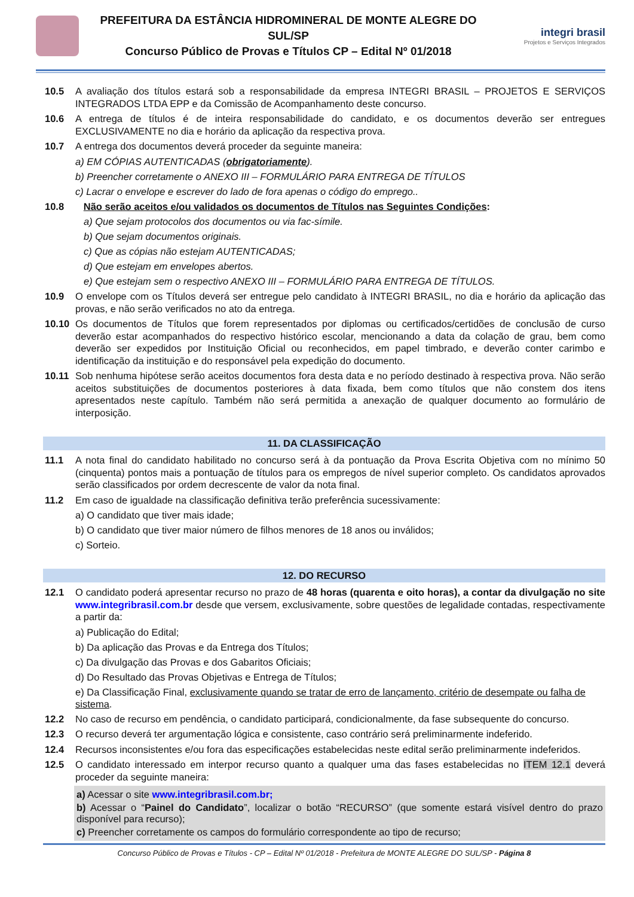PREFEITURA DA ESTÂNCIA HIDROMINERAL DE MONTE ALEGRE DO SUL/SP
Concurso Público de Provas e Títulos CP – Edital Nº 01/2018
integri brasil
Projetos e Serviços Integrados
10.5 A avaliação dos títulos estará sob a responsabilidade da empresa INTEGRI BRASIL – PROJETOS E SERVIÇOS INTEGRADOS LTDA EPP e da Comissão de Acompanhamento deste concurso.
10.6 A entrega de títulos é de inteira responsabilidade do candidato, e os documentos deverão ser entregues EXCLUSIVAMENTE no dia e horário da aplicação da respectiva prova.
10.7 A entrega dos documentos deverá proceder da seguinte maneira:
a) EM CÓPIAS AUTENTICADAS (obrigatoriamente).
b) Preencher corretamente o ANEXO III – FORMULÁRIO PARA ENTREGA DE TÍTULOS
c) Lacrar o envelope e escrever do lado de fora apenas o código do emprego..
10.8 Não serão aceitos e/ou validados os documentos de Títulos nas Seguintes Condições:
a) Que sejam protocolos dos documentos ou via fac-símile.
b) Que sejam documentos originais.
c) Que as cópias não estejam AUTENTICADAS;
d) Que estejam em envelopes abertos.
e) Que estejam sem o respectivo ANEXO III – FORMULÁRIO PARA ENTREGA DE TÍTULOS.
10.9 O envelope com os Títulos deverá ser entregue pelo candidato à INTEGRI BRASIL, no dia e horário da aplicação das provas, e não serão verificados no ato da entrega.
10.10 Os documentos de Títulos que forem representados por diplomas ou certificados/certidões de conclusão de curso deverão estar acompanhados do respectivo histórico escolar, mencionando a data da colação de grau, bem como deverão ser expedidos por Instituição Oficial ou reconhecidos, em papel timbrado, e deverão conter carimbo e identificação da instituição e do responsável pela expedição do documento.
10.11 Sob nenhuma hipótese serão aceitos documentos fora desta data e no período destinado à respectiva prova. Não serão aceitos substituições de documentos posteriores à data fixada, bem como títulos que não constem dos itens apresentados neste capítulo. Também não será permitida a anexação de qualquer documento ao formulário de interposição.
11. DA CLASSIFICAÇÃO
11.1 A nota final do candidato habilitado no concurso será à da pontuação da Prova Escrita Objetiva com no mínimo 50 (cinquenta) pontos mais a pontuação de títulos para os empregos de nível superior completo. Os candidatos aprovados serão classificados por ordem decrescente de valor da nota final.
11.2 Em caso de igualdade na classificação definitiva terão preferência sucessivamente:
a) O candidato que tiver mais idade;
b) O candidato que tiver maior número de filhos menores de 18 anos ou inválidos;
c) Sorteio.
12. DO RECURSO
12.1 O candidato poderá apresentar recurso no prazo de 48 horas (quarenta e oito horas), a contar da divulgação no site www.integribrasil.com.br desde que versem, exclusivamente, sobre questões de legalidade contadas, respectivamente a partir da:
a) Publicação do Edital;
b) Da aplicação das Provas e da Entrega dos Títulos;
c) Da divulgação das Provas e dos Gabaritos Oficiais;
d) Do Resultado das Provas Objetivas e Entrega de Títulos;
e) Da Classificação Final, exclusivamente quando se tratar de erro de lançamento, critério de desempate ou falha de sistema.
12.2 No caso de recurso em pendência, o candidato participará, condicionalmente, da fase subsequente do concurso.
12.3 O recurso deverá ter argumentação lógica e consistente, caso contrário será preliminarmente indeferido.
12.4 Recursos inconsistentes e/ou fora das especificações estabelecidas neste edital serão preliminarmente indeferidos.
12.5 O candidato interessado em interpor recurso quanto a qualquer uma das fases estabelecidas no ITEM 12.1 deverá proceder da seguinte maneira:
a) Acessar o site www.integribrasil.com.br;
b) Acessar o “Painel do Candidato”, localizar o botão “RECURSO” (que somente estará visível dentro do prazo disponível para recurso);
c) Preencher corretamente os campos do formulário correspondente ao tipo de recurso;
Concurso Público de Provas e Títulos - CP – Edital Nº 01/2018 - Prefeitura de MONTE ALEGRE DO SUL/SP - Página 8